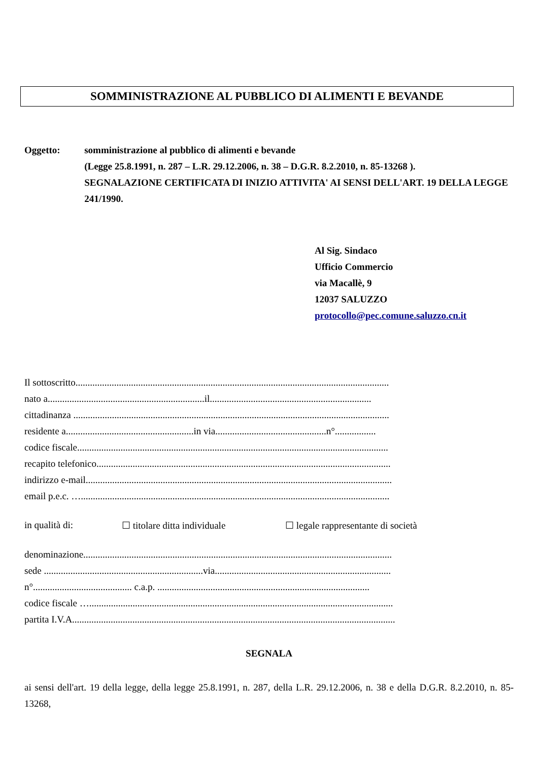SOMMINISTRAZIONE AL PUBBLICO DI ALIMENTI E BEVANDE
Oggetto: somministrazione al pubblico di alimenti e bevande
(Legge 25.8.1991, n. 287 – L.R. 29.12.2006, n. 38 – D.G.R. 8.2.2010, n. 85-13268 ).
SEGNALAZIONE CERTIFICATA DI INIZIO ATTIVITA' AI SENSI DELL'ART. 19 DELLA LEGGE 241/1990.
Al Sig. Sindaco
Ufficio Commercio
via Macallè, 9
12037 SALUZZO
protocollo@pec.comune.saluzzo.cn.it
Il sottoscritto..................................................................................................................................
nato a.................................................................il...................................................................
cittadinanza ...................................................................................................................................
residente a.....................................................in via..............................................n°.................
codice fiscale.................................................................................................................................
recapito telefonico..........................................................................................................................
indirizzo e-mail...............................................................................................................................
email p.e.c. …................................................................................................................................
in qualità di: ☐ titolare ditta individuale ☐ legale rappresentante di società
denominazione................................................................................................................................
sede ..................................................................via.........................................................................
n°......................................... c.a.p. ........................................................................................
codice fiscale …..............................................................................................................................
partita I.V.A......................................................................................................................................
SEGNALA
ai sensi dell'art. 19 della legge, della legge 25.8.1991, n. 287, della L.R. 29.12.2006, n. 38 e della D.G.R. 8.2.2010, n. 85-13268,